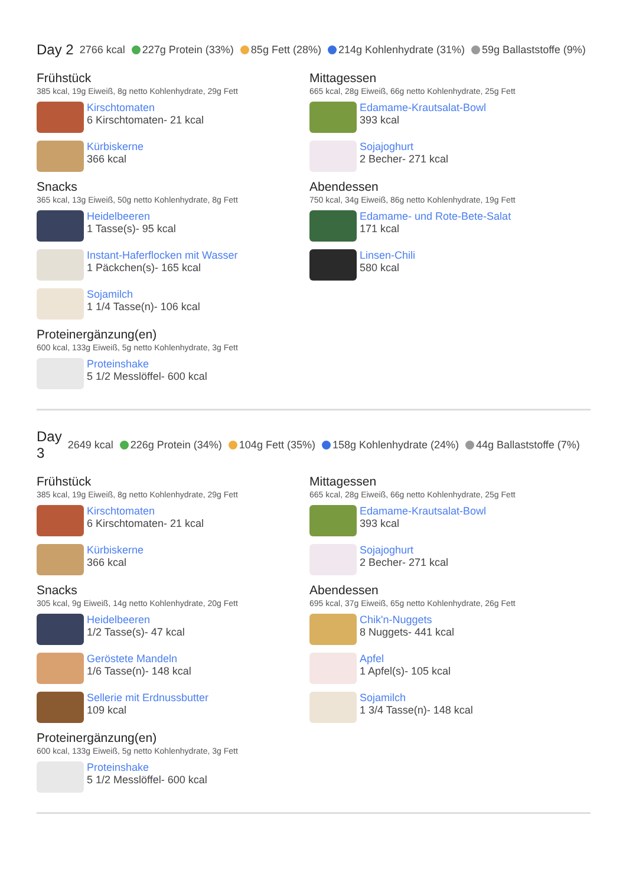Day 2
2766 kcal 227g Protein (33%) 85g Fett (28%) 214g Kohlenhydrate (31%) 59g Ballaststoffe (9%)
Frühstück
385 kcal, 19g Eiweiß, 8g netto Kohlenhydrate, 29g Fett
Kirschtomaten
6 Kirschtomaten- 21 kcal
Kürbiskerne
366 kcal
Snacks
365 kcal, 13g Eiweiß, 50g netto Kohlenhydrate, 8g Fett
Heidelbeeren
1 Tasse(s)- 95 kcal
Instant-Haferflocken mit Wasser
1 Päckchen(s)- 165 kcal
Sojamilch
1 1/4 Tasse(n)- 106 kcal
Proteinergänzung(en)
600 kcal, 133g Eiweiß, 5g netto Kohlenhydrate, 3g Fett
Proteinshake
5 1/2 Messlöffel- 600 kcal
Mittagessen
665 kcal, 28g Eiweiß, 66g netto Kohlenhydrate, 25g Fett
Edamame-Krautsalat-Bowl
393 kcal
Sojajoghurt
2 Becher- 271 kcal
Abendessen
750 kcal, 34g Eiweiß, 86g netto Kohlenhydrate, 19g Fett
Edamame- und Rote-Bete-Salat
171 kcal
Linsen-Chili
580 kcal
Day
3
2649 kcal 226g Protein (34%) 104g Fett (35%) 158g Kohlenhydrate (24%) 44g Ballaststoffe (7%)
Frühstück
385 kcal, 19g Eiweiß, 8g netto Kohlenhydrate, 29g Fett
Kirschtomaten
6 Kirschtomaten- 21 kcal
Kürbiskerne
366 kcal
Snacks
305 kcal, 9g Eiweiß, 14g netto Kohlenhydrate, 20g Fett
Heidelbeeren
1/2 Tasse(s)- 47 kcal
Geröstete Mandeln
1/6 Tasse(n)- 148 kcal
Sellerie mit Erdnussbutter
109 kcal
Proteinergänzung(en)
600 kcal, 133g Eiweiß, 5g netto Kohlenhydrate, 3g Fett
Proteinshake
5 1/2 Messlöffel- 600 kcal
Mittagessen
665 kcal, 28g Eiweiß, 66g netto Kohlenhydrate, 25g Fett
Edamame-Krautsalat-Bowl
393 kcal
Sojajoghurt
2 Becher- 271 kcal
Abendessen
695 kcal, 37g Eiweiß, 65g netto Kohlenhydrate, 26g Fett
Chik'n-Nuggets
8 Nuggets- 441 kcal
Apfel
1 Apfel(s)- 105 kcal
Sojamilch
1 3/4 Tasse(n)- 148 kcal